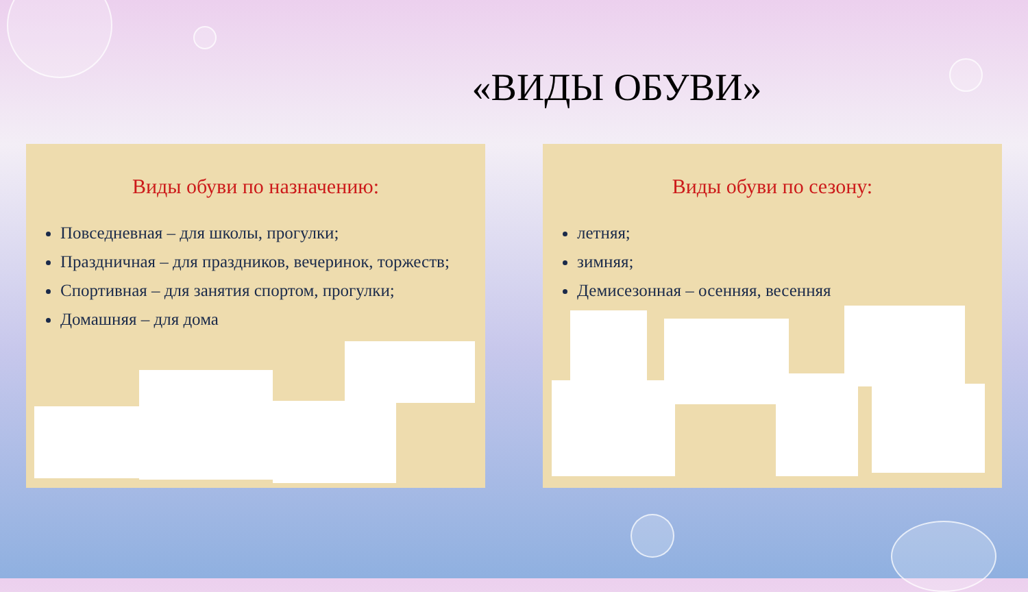«ВИДЫ ОБУВИ»
Виды обуви по назначению:
Повседневная – для школы, прогулки;
Праздничная – для праздников, вечеринок, торжеств;
Спортивная – для занятия спортом, прогулки;
Домашняя – для дома
Виды обуви по сезону:
летняя;
зимняя;
Демисезонная – осенняя, весенняя